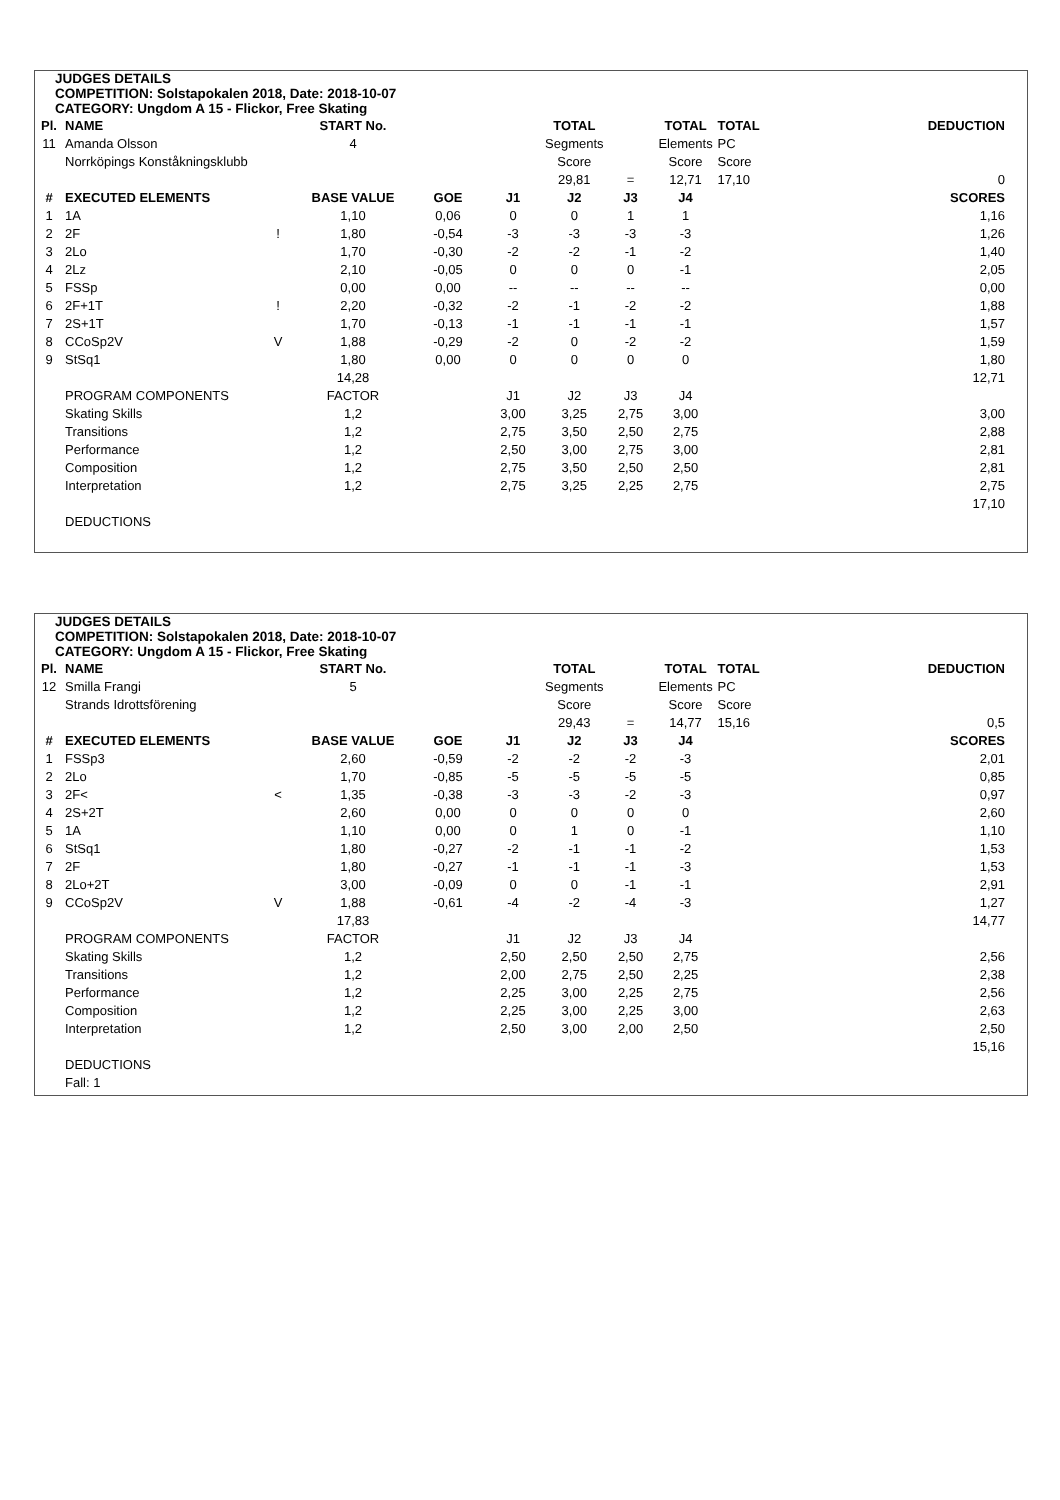JUDGES DETAILS
COMPETITION: Solstapokalen 2018, Date: 2018-10-07
CATEGORY: Ungdom A 15 - Flickor, Free Skating
| Pl. | NAME | | START No. | | | TOTAL | | TOTAL | TOTAL | DEDUCTION |
| --- | --- | --- | --- | --- | --- | --- | --- | --- | --- | --- |
| 11 | Amanda Olsson | | 4 | | | Segments | | Elements | PC | |
| | Norrköpings Konståkningsklubb | | | | | Score | | Score | Score | |
| | | | | | | 29,81 | = | 12,71 | 17,10 | 0 |
| # | EXECUTED ELEMENTS | | BASE VALUE | GOE | J1 | J2 | J3 | J4 | | SCORES |
| 1 | 1A | | 1,10 | 0,06 | 0 | 0 | 1 | 1 | | 1,16 |
| 2 | 2F | ! | 1,80 | -0,54 | -3 | -3 | -3 | -3 | | 1,26 |
| 3 | 2Lo | | 1,70 | -0,30 | -2 | -2 | -1 | -2 | | 1,40 |
| 4 | 2Lz | | 2,10 | -0,05 | 0 | 0 | 0 | -1 | | 2,05 |
| 5 | FSSp | | 0,00 | 0,00 | -- | -- | -- | -- | | 0,00 |
| 6 | 2F+1T | ! | 2,20 | -0,32 | -2 | -1 | -2 | -2 | | 1,88 |
| 7 | 2S+1T | | 1,70 | -0,13 | -1 | -1 | -1 | -1 | | 1,57 |
| 8 | CCoSp2V | V | 1,88 | -0,29 | -2 | 0 | -2 | -2 | | 1,59 |
| 9 | StSq1 | | 1,80 | 0,00 | 0 | 0 | 0 | 0 | | 1,80 |
| | | | 14,28 | | | | | | | 12,71 |
| | PROGRAM COMPONENTS | | FACTOR | | J1 | J2 | J3 | J4 | | |
| | Skating Skills | | 1,2 | | 3,00 | 3,25 | 2,75 | 3,00 | | 3,00 |
| | Transitions | | 1,2 | | 2,75 | 3,50 | 2,50 | 2,75 | | 2,88 |
| | Performance | | 1,2 | | 2,50 | 3,00 | 2,75 | 3,00 | | 2,81 |
| | Composition | | 1,2 | | 2,75 | 3,50 | 2,50 | 2,50 | | 2,81 |
| | Interpretation | | 1,2 | | 2,75 | 3,25 | 2,25 | 2,75 | | 2,75 |
| | | | | | | | | | | 17,10 |
| | DEDUCTIONS | | | | | | | | | |
JUDGES DETAILS
COMPETITION: Solstapokalen 2018, Date: 2018-10-07
CATEGORY: Ungdom A 15 - Flickor, Free Skating
| Pl. | NAME | | START No. | | | TOTAL | | TOTAL | TOTAL | DEDUCTION |
| --- | --- | --- | --- | --- | --- | --- | --- | --- | --- | --- |
| 12 | Smilla Frangi | | 5 | | | Segments | | Elements | PC | |
| | Strands Idrottsförening | | | | | Score | | Score | Score | |
| | | | | | | 29,43 | = | 14,77 | 15,16 | 0,5 |
| # | EXECUTED ELEMENTS | | BASE VALUE | GOE | J1 | J2 | J3 | J4 | | SCORES |
| 1 | FSSp3 | | 2,60 | -0,59 | -2 | -2 | -2 | -3 | | 2,01 |
| 2 | 2Lo | | 1,70 | -0,85 | -5 | -5 | -5 | -5 | | 0,85 |
| 3 | 2F< | < | 1,35 | -0,38 | -3 | -3 | -2 | -3 | | 0,97 |
| 4 | 2S+2T | | 2,60 | 0,00 | 0 | 0 | 0 | 0 | | 2,60 |
| 5 | 1A | | 1,10 | 0,00 | 0 | 1 | 0 | -1 | | 1,10 |
| 6 | StSq1 | | 1,80 | -0,27 | -2 | -1 | -1 | -2 | | 1,53 |
| 7 | 2F | | 1,80 | -0,27 | -1 | -1 | -1 | -3 | | 1,53 |
| 8 | 2Lo+2T | | 3,00 | -0,09 | 0 | 0 | -1 | -1 | | 2,91 |
| 9 | CCoSp2V | V | 1,88 | -0,61 | -4 | -2 | -4 | -3 | | 1,27 |
| | | | 17,83 | | | | | | | 14,77 |
| | PROGRAM COMPONENTS | | FACTOR | | J1 | J2 | J3 | J4 | | |
| | Skating Skills | | 1,2 | | 2,50 | 2,50 | 2,50 | 2,75 | | 2,56 |
| | Transitions | | 1,2 | | 2,00 | 2,75 | 2,50 | 2,25 | | 2,38 |
| | Performance | | 1,2 | | 2,25 | 3,00 | 2,25 | 2,75 | | 2,56 |
| | Composition | | 1,2 | | 2,25 | 3,00 | 2,25 | 3,00 | | 2,63 |
| | Interpretation | | 1,2 | | 2,50 | 3,00 | 2,00 | 2,50 | | 2,50 |
| | | | | | | | | | | 15,16 |
| | DEDUCTIONS | | | | | | | | | |
| | Fall: 1 | | | | | | | | | |